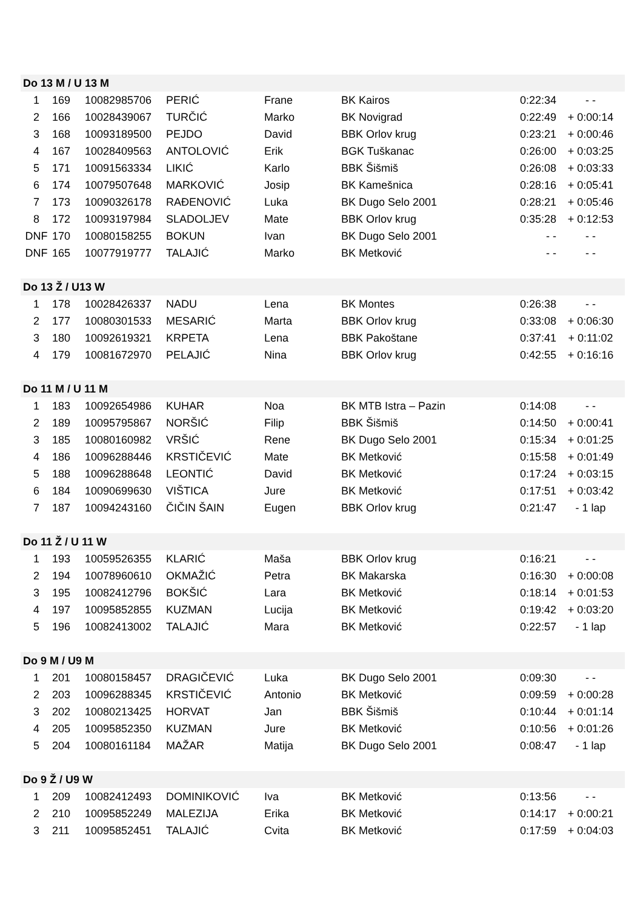| Do 13 M / U 13 M | | | | | | | |
| 1 | 169 | 10082985706 | PERIĆ | Frane | BK Kairos | 0:22:34 | - - |
| 2 | 166 | 10028439067 | TURČIĆ | Marko | BK Novigrad | 0:22:49 | + 0:00:14 |
| 3 | 168 | 10093189500 | PEJDO | David | BBK Orlov krug | 0:23:21 | + 0:00:46 |
| 4 | 167 | 10028409563 | ANTOLOVIĆ | Erik | BGK Tuškanac | 0:26:00 | + 0:03:25 |
| 5 | 171 | 10091563334 | LIKIĆ | Karlo | BBK Šišmiš | 0:26:08 | + 0:03:33 |
| 6 | 174 | 10079507648 | MARKOVIĆ | Josip | BK Kamešnica | 0:28:16 | + 0:05:41 |
| 7 | 173 | 10090326178 | RAĐENOVIĆ | Luka | BK Dugo Selo 2001 | 0:28:21 | + 0:05:46 |
| 8 | 172 | 10093197984 | SLADOLJEV | Mate | BBK Orlov krug | 0:35:28 | + 0:12:53 |
| DNF | 170 | 10080158255 | BOKUN | Ivan | BK Dugo Selo 2001 | - - | - - |
| DNF | 165 | 10077919777 | TALAJIĆ | Marko | BK Metković | - - | - - |
| Do 13 Ž / U13 W | | | | | | | |
| 1 | 178 | 10028426337 | NADU | Lena | BK Montes | 0:26:38 | - - |
| 2 | 177 | 10080301533 | MESARIĆ | Marta | BBK Orlov krug | 0:33:08 | + 0:06:30 |
| 3 | 180 | 10092619321 | KRPETA | Lena | BBK Pakoštane | 0:37:41 | + 0:11:02 |
| 4 | 179 | 10081672970 | PELAJIĆ | Nina | BBK Orlov krug | 0:42:55 | + 0:16:16 |
| Do 11 M / U 11 M | | | | | | | |
| 1 | 183 | 10092654986 | KUHAR | Noa | BK MTB Istra – Pazin | 0:14:08 | - - |
| 2 | 189 | 10095795867 | NORŠIĆ | Filip | BBK Šišmiš | 0:14:50 | + 0:00:41 |
| 3 | 185 | 10080160982 | VRŠIĆ | Rene | BK Dugo Selo 2001 | 0:15:34 | + 0:01:25 |
| 4 | 186 | 10096288446 | KRSTIČEVIĆ | Mate | BK Metković | 0:15:58 | + 0:01:49 |
| 5 | 188 | 10096288648 | LEONTIĆ | David | BK Metković | 0:17:24 | + 0:03:15 |
| 6 | 184 | 10090699630 | VIŠTICA | Jure | BK Metković | 0:17:51 | + 0:03:42 |
| 7 | 187 | 10094243160 | ČIČIN ŠAIN | Eugen | BBK Orlov krug | 0:21:47 | - 1 lap |
| Do 11 Ž / U 11 W | | | | | | | |
| 1 | 193 | 10059526355 | KLARIĆ | Maša | BBK Orlov krug | 0:16:21 | - - |
| 2 | 194 | 10078960610 | OKMAŽIĆ | Petra | BK Makarska | 0:16:30 | + 0:00:08 |
| 3 | 195 | 10082412796 | BOKŠIĆ | Lara | BK Metković | 0:18:14 | + 0:01:53 |
| 4 | 197 | 10095852855 | KUZMAN | Lucija | BK Metković | 0:19:42 | + 0:03:20 |
| 5 | 196 | 10082413002 | TALAJIĆ | Mara | BK Metković | 0:22:57 | - 1 lap |
| Do 9 M / U9 M | | | | | | | |
| 1 | 201 | 10080158457 | DRAGIČEVIĆ | Luka | BK Dugo Selo 2001 | 0:09:30 | - - |
| 2 | 203 | 10096288345 | KRSTIČEVIĆ | Antonio | BK Metković | 0:09:59 | + 0:00:28 |
| 3 | 202 | 10080213425 | HORVAT | Jan | BBK Šišmiš | 0:10:44 | + 0:01:14 |
| 4 | 205 | 10095852350 | KUZMAN | Jure | BK Metković | 0:10:56 | + 0:01:26 |
| 5 | 204 | 10080161184 | MAŽAR | Matija | BK Dugo Selo 2001 | 0:08:47 | - 1 lap |
| Do 9 Ž / U9 W | | | | | | | |
| 1 | 209 | 10082412493 | DOMINIKOVIĆ | Iva | BK Metković | 0:13:56 | - - |
| 2 | 210 | 10095852249 | MALEZIJA | Erika | BK Metković | 0:14:17 | + 0:00:21 |
| 3 | 211 | 10095852451 | TALAJIĆ | Cvita | BK Metković | 0:17:59 | + 0:04:03 |